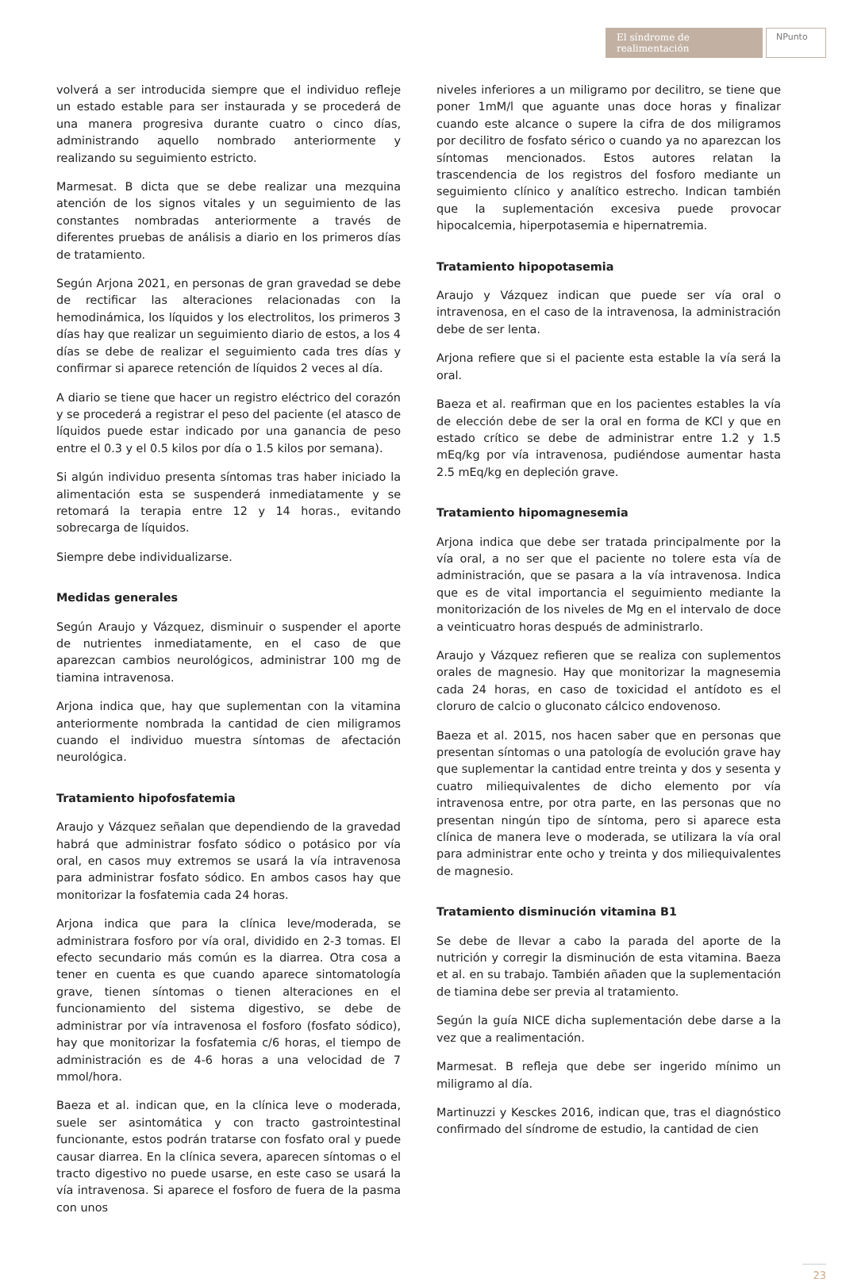El síndrome de realimentación
NPunto
volverá a ser introducida siempre que el individuo refleje un estado estable para ser instaurada y se procederá de una manera progresiva durante cuatro o cinco días, administrando aquello nombrado anteriormente y realizando su seguimiento estricto.
Marmesat. B dicta que se debe realizar una mezquina atención de los signos vitales y un seguimiento de las constantes nombradas anteriormente a través de diferentes pruebas de análisis a diario en los primeros días de tratamiento.
Según Arjona 2021, en personas de gran gravedad se debe de rectificar las alteraciones relacionadas con la hemodinámica, los líquidos y los electrolitos, los primeros 3 días hay que realizar un seguimiento diario de estos, a los 4 días se debe de realizar el seguimiento cada tres días y confirmar si aparece retención de líquidos 2 veces al día.
A diario se tiene que hacer un registro eléctrico del corazón y se procederá a registrar el peso del paciente (el atasco de líquidos puede estar indicado por una ganancia de peso entre el 0.3 y el 0.5 kilos por día o 1.5 kilos por semana).
Si algún individuo presenta síntomas tras haber iniciado la alimentación esta se suspenderá inmediatamente y se retomará la terapia entre 12 y 14 horas., evitando sobrecarga de líquidos.
Siempre debe individualizarse.
Medidas generales
Según Araujo y Vázquez, disminuir o suspender el aporte de nutrientes inmediatamente, en el caso de que aparezcan cambios neurológicos, administrar 100 mg de tiamina intravenosa.
Arjona indica que, hay que suplementan con la vitamina anteriormente nombrada la cantidad de cien miligramos cuando el individuo muestra síntomas de afectación neurológica.
Tratamiento hipofosfatemia
Araujo y Vázquez señalan que dependiendo de la gravedad habrá que administrar fosfato sódico o potásico por vía oral, en casos muy extremos se usará la vía intravenosa para administrar fosfato sódico. En ambos casos hay que monitorizar la fosfatemia cada 24 horas.
Arjona indica que para la clínica leve/moderada, se administrara fosforo por vía oral, dividido en 2-3 tomas. El efecto secundario más común es la diarrea. Otra cosa a tener en cuenta es que cuando aparece sintomatología grave, tienen síntomas o tienen alteraciones en el funcionamiento del sistema digestivo, se debe de administrar por vía intravenosa el fosforo (fosfato sódico), hay que monitorizar la fosfatemia c/6 horas, el tiempo de administración es de 4-6 horas a una velocidad de 7 mmol/hora.
Baeza et al. indican que, en la clínica leve o moderada, suele ser asintomática y con tracto gastrointestinal funcionante, estos podrán tratarse con fosfato oral y puede causar diarrea. En la clínica severa, aparecen síntomas o el tracto digestivo no puede usarse, en este caso se usará la vía intravenosa. Si aparece el fosforo de fuera de la pasma con unos
niveles inferiores a un miligramo por decilitro, se tiene que poner 1mM/l que aguante unas doce horas y finalizar cuando este alcance o supere la cifra de dos miligramos por decilitro de fosfato sérico o cuando ya no aparezcan los síntomas mencionados. Estos autores relatan la trascendencia de los registros del fosforo mediante un seguimiento clínico y analítico estrecho. Indican también que la suplementación excesiva puede provocar hipocalcemia, hiperpotasemia e hipernatremia.
Tratamiento hipopotasemia
Araujo y Vázquez indican que puede ser vía oral o intravenosa, en el caso de la intravenosa, la administración debe de ser lenta.
Arjona refiere que si el paciente esta estable la vía será la oral.
Baeza et al. reafirman que en los pacientes estables la vía de elección debe de ser la oral en forma de KCl y que en estado crítico se debe de administrar entre 1.2 y 1.5 mEq/kg por vía intravenosa, pudiéndose aumentar hasta 2.5 mEq/kg en depleción grave.
Tratamiento hipomagnesemia
Arjona indica que debe ser tratada principalmente por la vía oral, a no ser que el paciente no tolere esta vía de administración, que se pasara a la vía intravenosa. Indica que es de vital importancia el seguimiento mediante la monitorización de los niveles de Mg en el intervalo de doce a veinticuatro horas después de administrarlo.
Araujo y Vázquez refieren que se realiza con suplementos orales de magnesio. Hay que monitorizar la magnesemia cada 24 horas, en caso de toxicidad el antídoto es el cloruro de calcio o gluconato cálcico endovenoso.
Baeza et al. 2015, nos hacen saber que en personas que presentan síntomas o una patología de evolución grave hay que suplementar la cantidad entre treinta y dos y sesenta y cuatro miliequivalentes de dicho elemento por vía intravenosa entre, por otra parte, en las personas que no presentan ningún tipo de síntoma, pero si aparece esta clínica de manera leve o moderada, se utilizara la vía oral para administrar ente ocho y treinta y dos miliequivalentes de magnesio.
Tratamiento disminución vitamina B1
Se debe de llevar a cabo la parada del aporte de la nutrición y corregir la disminución de esta vitamina. Baeza et al. en su trabajo. También añaden que la suplementación de tiamina debe ser previa al tratamiento.
Según la guía NICE dicha suplementación debe darse a la vez que a realimentación.
Marmesat. B refleja que debe ser ingerido mínimo un miligramo al día.
Martinuzzi y Kesckes 2016, indican que, tras el diagnóstico confirmado del síndrome de estudio, la cantidad de cien
23